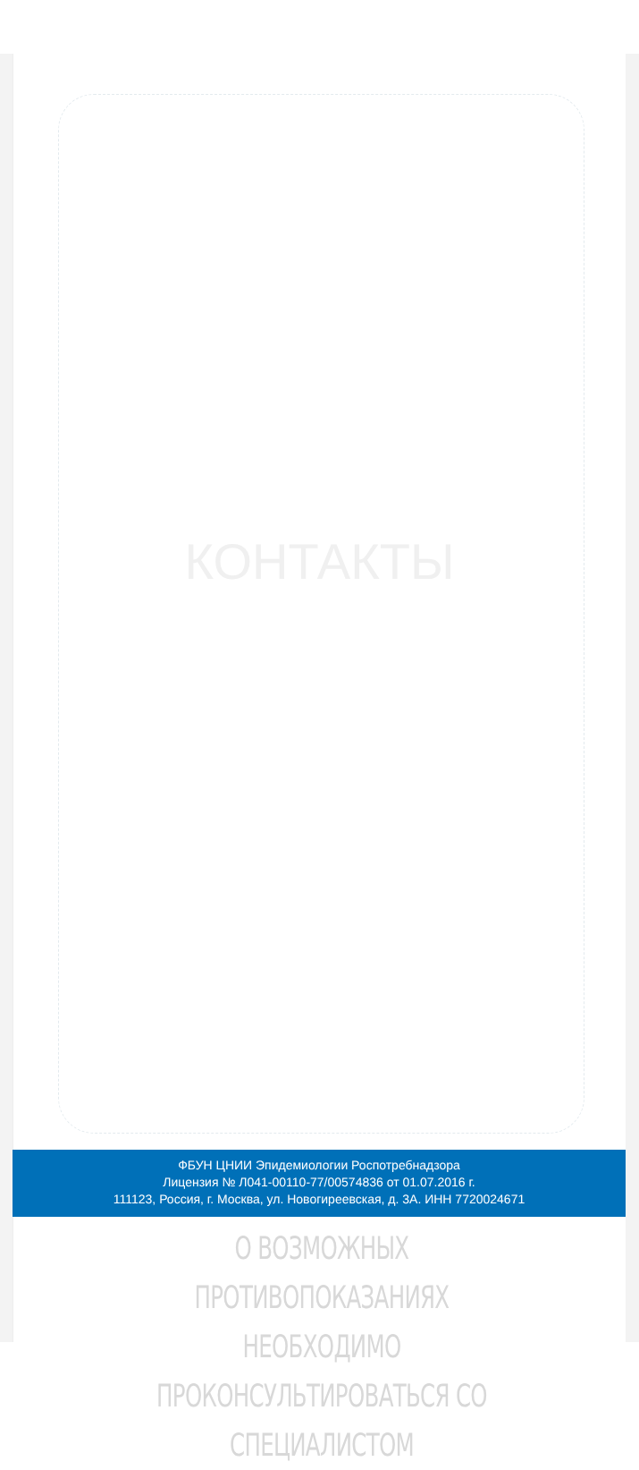КОНТАКТЫ
ФБУН ЦНИИ Эпидемиологии Роспотребнадзора
Лицензия № Л041-00110-77/00574836 от 01.07.2016 г.
111123, Россия, г. Москва, ул. Новогиреевская, д. 3А. ИНН 7720024671
О ВОЗМОЖНЫХ ПРОТИВОПОКАЗАНИЯХ НЕОБХОДИМО ПРОКОНСУЛЬТИРОВАТЬСЯ СО СПЕЦИАЛИСТОМ